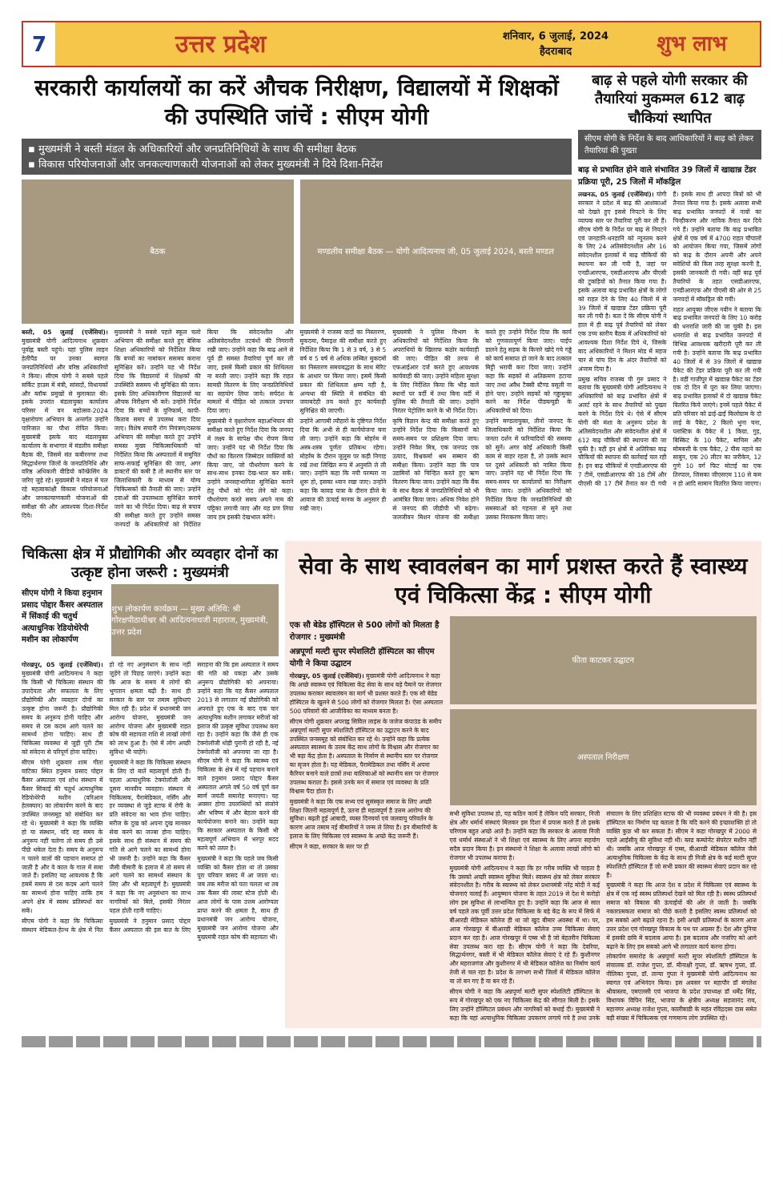7
उत्तर प्रदेश
शनिवार, 6 जुलाई, 2024
हैदराबाद
शुभ लाभ
सरकारी कार्यालयों का करें औचक निरीक्षण, विद्यालयों में शिक्षकों की उपस्थिति जांचें : सीएम योगी
▪ मुख्यमंत्री ने बस्ती मंडल के अधिकारियों और जनप्रतिनिधियों के साथ की समीक्षा बैठक
▪ विकास परियोजनाओं और जनकल्याणकारी योजनाओं को लेकर मुख्यमंत्री ने दिये दिशा-निर्देश
बैठक मण्डलीय समीक्षा बैठक — योगी आदित्यनाथ जी, 05 जुलाई 2024, बस्ती मण्डल
बस्ती, 05 जुलाई (एजेंसियां)। मुख्यमंत्री योगी आदित्यनाथ शुक्रवार पूर्वाह्न बस्ती पहुंचे। यहां पुलिस लाइन हेलीपैड पर उनका स्वागत जनप्रतिनिधियों और वरिष्ठ अधिकारियों ने किया। सीएम योगी ने सबसे पहले सर्किट हाउस में मंत्री, सांसदों, विधायकों और ब्लॉक प्रमुखों से मुलाकात की। इसके उपरांत मंडलायुक्त कार्यालय परिसर में वन महोत्सव-2024 वृक्षारोपण अभियान के अन्तर्गत उन्होंने पारिजात का पौधा रोपित किया। मुख्यमंत्री इसके बाद मंडलायुक्त कार्यालय के सभागार में मंडलीय समीक्षा बैठक की, जिसमें संत कबीरनगर तथा सिद्धार्थनगर जिलों के जनप्रतिनिधि और वरिष्ठ अधिकारी वीडियो कॉन्फ्रेंसिंग के जरिए जुड़े रहे। मुख्यमंत्री ने मंडल में चल रहे महत्वाकांक्षी विकास परियोजनाओं और जनकल्याणकारी योजनाओं की समीक्षा की और आवश्यक दिशा-निर्देश दिये।
मुख्यमंत्री ने सबसे पहले स्कूल चलो अभियान की समीक्षा करते हुए बेसिक शिक्षा अधिकारियों को निर्देशित किया कि बच्चों का नामांकन ससमय कराना सुनिश्चित करें। उन्होंने यह भी निर्देश दिया कि विद्यालयों में शिक्षकों की उपस्थिति ससमय भी सुनिश्चित की जाय। इसके लिए अधिकारीगण विद्यालयों का औचक निरीक्षण भी करें। उन्होंने निर्देश दिया कि बच्चों के यूनिफार्म, कापी-किताब समय से उपलब्ध करा दिया जाए। विशेष संचारी रोग नियंत्रण/दस्तक अभियान की समीक्षा करते हुए उन्होंने समस्त मुख्य चिकित्साधिकारी को निर्देशित किया कि अस्पतालों में समुचित साफ-सफाई सुनिश्चित की जाए, अगर डाक्टरों की कमी है तो स्थानीय स्तर पर जिलाधिकारी के माध्यम से योग्य चिकित्सकों की तैनाती की जाए। उन्होंने दवाओं की उपलब्धता सुनिश्चित कराये जाने का भी निर्देश दिया। बाढ़ से बचाव की समीक्षा करते हुए उन्होंने समस्त जनपदों के अधिकारियों को निर्देशित किया कि संवेदनशील और अतिसंवेदनशील तटबंधों की निगरानी रखी जाए। उन्होंने कहा कि बाढ़ आने से पूर्व ही समस्त तैयारियां पूर्ण कर ली जाए, इसमें किसी प्रकार की शिथिलता ना बरती जाए। उन्होंने कहा कि राहत सामग्री वितरण के लिए जनप्रतिनिधियों का सहयोग लिया जाये। सर्पदंश के मामलों में पीड़ित को तत्काल उपचार दिया जाए।
मुख्यमंत्री ने वृक्षारोपण महाअभियान की समीक्षा करते हुए निर्देश दिया कि जनपद में लक्ष्य के सापेक्ष पौध रोपण किया जाए। उन्होंने यह भी निर्देश दिया कि पौधों का वितरण जिम्मेदार व्यक्तियों को किया जाए, जो पौधरोपण करने के साथ-साथ इनका देख-भाल कर सकें। उन्होंने जनसहभागिता सुनिश्चित कराने हेतु पौधों को गोद लेने को कहा। पौधरोपण करते समय अपने नाम की पट्टिका लगायी जाए और यह प्रण लिया जाय हम इसकी देखभाल करेंगे।
मुख्यमंत्री ने राजस्व वादों का निस्तारण, मुकदमा, पैमाइश की समीक्षा करते हुए निर्देशित किया कि 1 से 3 वर्ष, 3 से 5 वर्ष व 5 वर्ष से अधिक लम्बित मुकदमों का निस्तारण समयबद्धता के साथ मेरिट के आधार पर किया जाए। इसमें किसी प्रकार की शिथिलता क्षम्य नही है, अन्यथा की स्थिति में संबंधित की जवाबदेही तय करते हुए कार्यवाही सुनिश्चित की जाएगी।
उन्होंने आगामी त्यौहारों के दृष्टिगत निर्देश दिया कि अभी से ही कार्ययोजना बना ली जाए। उन्होंने कहा कि मोहर्रम में अस्त्र-शस्त्र पूर्णतः प्रतिबन्ध रहेगा। मोहर्रम के दौरान जूलुस पर कड़ी निगाह रखें तथा लिखित रूप में अनुमति ले ली जाए। उन्होंने कहा कि नयी परम्परा ना शुरू हो, इसका ध्यान रखा जाए। उन्होंने कहा कि कावड़ यात्रा के दौरान डीजे के आवाज की ऊंचाई मानक के अनुसार ही रखी जाए।
मुख्यमंत्री ने पुलिस विभाग के अधिकारियों को निर्देशित किया कि अपराधियों के खिलाफ कठोर कार्यवाही की जाए। पीड़ित की तरफ से एफआईआर दर्ज करते हुए आवश्यक कार्यवाही की जाए। उन्होंने महिला सुरक्षा के लिए निर्देशित किया कि भीड़ वाले स्थानों पर वर्दी में तथा बिना वर्दी में पुलिस की तैनाती की जाए। उन्होंने निरंतर पेट्रोलिंग करने के भी निर्देश दिए।
कृषि विज्ञान केन्द्र की समीक्षा करते हुए उन्होंने निर्देश दिया कि किसानों को समय-समय पर प्रशिक्षण दिया जाय। उन्होंने निवेश मित्र, एक जनपद एक उत्पाद, विश्वकर्मा श्रम सम्मान की समीक्षा किया। उन्होंने कहा कि पात्र उद्यमियों को चिन्हित करते हुए ऋण वितरण किया जाय। उन्होंने कहा कि बैंक के साथ बैठक में जनप्रतिनिधियों को भी आमंत्रित किया जाय। अधिक निवेश होने से जनपद की जीडीपी भी बढ़ेगा। जलजीवन मिशन योजना की समीक्षा करते हुए उन्होंने निर्देश दिया कि कार्य को गुणवत्तापूर्ण किया जाए। पाईप डालने हेतु सड़क के किनारे खोदे गये गड्ढे को कार्य समाप्त हो जाने के बाद तत्काल मिट्टी भरायी करा दिया जाए। उन्होंने कहा कि सड़कों से अतिक्रमण हटाया जाए तथा अवैध टैक्सी स्टैण्ड वसूली ना होने पाए। उन्होंने सड़कों को गड्ढामुक्त करने का निर्देश पीडब्ल्यूडी के अधिकारियों को दिया।
उन्होंने मण्डलायुक्त, तीनों जनपद के जिलाधिकारी को निर्देशित किया कि जनता दर्शन में फरियादियों की समस्या को सुनें। अगर कोई अधिकारी किसी काम से बाहर रहता है, तो उसके स्थान पर दूसरे अधिकारी को नामित किया जाए। उन्होंने यह भी निर्देश दिया कि समय-समय पर कार्यालयों का निरीक्षण किया जाय। उन्होंने अधिकारियों को निर्देशित किया कि जनप्रतिनिधियों की समस्याओं को गहनता से सुने तथा उसका निराकरण किया जाए।
बाढ़ से पहले योगी सरकार की तैयारियां मुकम्मल 612 बाढ़ चौकियां स्थापित
सीएम योगी के निर्देश के बाद आधिकारियों ने बाढ़ को लेकर तैयारियां की पुख्ता
बाढ़ से प्रभावित होने वाले संभावित 39 जिलों में खाद्यान्न टेंडर प्रक्रिया पूरी, 25 जिलों में मॉकड्रिल
लखनऊ, 05 जुलाई (एजेंसियां)। योगी सरकार ने प्रदेश में बाढ़ की आशंकाओं को देखते हुए इससे निपटने के लिए व्यापक स्तर पर तैयारियां पूरी कर ली हैं। सीएम योगी के निर्देश पर बाढ़ से निपटने एवं जनहानि-धनहानि को न्यूनतम करने के लिए 24 अतिसंवेदनशील और 16 संवेदनशील इलाकों में बाढ़ चौकियों की स्थापना कर ली गयी है, जहां पर एनडीआरएफ, एसडीआरएफ और पीएसी की टुकड़ियों को तैनात किया गया है। इसके अलावा बाढ़ प्रभावित क्षेत्रों के लोगों को राहत देने के लिए 40 जिलों में से 39 जिलों में खाद्यान्न टेंडर प्रक्रिया पूरी कर ली गयी है। बता दें कि सीएम योगी ने हाल में ही बाढ़ पूर्व तैयारियों को लेकर एक उच्च स्तरीय बैठक में अधिकारियों को आवश्यक दिशा निर्देश दिये थे, जिसके बाद अधिकारियों ने मिशन मोड में महज चार से पांच दिन के अंदर तैयारियों को अंजाम दिया है।
प्रमुख सचिव राजस्व पी गुरु प्रसाद ने बताया कि मुख्यमंत्री योगी आदित्यनाथ ने अधिकारियों को बाढ़ प्रभावित क्षेत्रों में अलर्ट रहने के साथ तैयारियों को पुख्ता करने के निर्देश दिये थे। ऐसे में सीएम योगी की मंशा के अनुरूप प्रदेश के अतिसंवेदनशील और संवेदनशील क्षेत्रों में 612 बाढ़ चौकियों की स्थापना की जा चुकी है। वहीं इन क्षेत्रों में अतिरिक्त बाढ़ चौकियों की स्थापना की कार्रवाई चल रही है। इन बाढ़ चौकियों में एनडीआरएफ की 7 टीमें, एसडीआरएफ की 18 टीमें और पीएसी की 17 टीमें तैनात कर दी गयी हैं। इसके साथ ही आपदा मित्रों को भी तैनात किया गया है। इसके अलावा सभी बाढ़ प्रभावित जनपदों में नावों का चिन्हीकरण और नाविक तैनात कर दिये गये हैं। उन्होंने बताया कि बाढ़ प्रभावित क्षेत्रों में एक वर्ष में 4700 राहत चौपालों को आयोजन किया गया, जिसमें लोगों को बाढ़ के दौरान अपनी और अपने मवेशियों की किस तरह सुरक्षा करनी है, इसकी जानकारी दी गयी। वहीं बाढ़ पूर्व तैयारियों के तहत एसडीआरएफ, एनडीआरएफ और पीएसी की ओर से 25 जनपदों में मॉकड्रिल की गयी।
राहत आयुक्त जीएस नवीन ने बताया कि बाढ़ प्रभावित जनपदों के लिए 10 करोड़ की धनराशि जारी की जा चुकी है। इस धनराशि से बाढ़ प्रभावित जनपदों में विभिन्न आवश्यक खरीदारी पूरी कर ली गयी है। उन्होंने बताया कि बाढ़ प्रभावित 40 जिलों में से 39 जिलों में खाद्यान्न पैकेट की टेंडर प्रक्रिया पूरी कर ली गयी है। वहीं गाजीपुर में खाद्यान्न पैकेट का टेंडर एक दो दिन में पूरा कर लिया जाएगा। बाढ़ प्रभावित इलाकों में दो खाद्यान्न पैकेट वितरित किये जाएंगे। इनमें पहले पैकेट में प्रति परिवार को ढाई-ढाई किलोग्राम के दो लाई के पैकेट, 2 किलो भुना चना, प्लास्टिक के पैकेट में 1 किग्रा. गुड़, बिस्किट के 10 पैकेट, माचिस और मोमबत्ती के एक पैकेट, 2 पीस नहाने का साबुन, एक 20 लीटर का जरीकेन, 12 गुणे 10 वर्ग फिट मोटाई का एक तिरपाल, जिसका जीएसएम 110 से कम न हो आदि सामान वितरित किया जाएगा।
चिकित्सा क्षेत्र में प्रौद्योगिकी और व्यवहार दोनों का उत्कृष्ट होना जरूरी : मुख्यमंत्री
सीएम योगी ने किया हनुमान प्रसाद पोद्दार कैंसर अस्पताल में सिंकाई की चतुर्थ अत्याधुनिक रेडियोथेरेपी मशीन का लोकार्पण
शुभ लोकार्पण कार्यक्रम — मुख्य अतिथि: श्री गोरक्षपीठाधीश्वर श्री आदित्यनाथजी महाराज, मुख्यमंत्री, उत्तर प्रदेश
गोरखपुर, 05 जुलाई (एजेंसियां)। मुख्यमंत्री योगी आदित्यनाथ ने कहा कि किसी भी चिकित्सा संस्थान की उपादेयता और सफलता के लिए प्रौद्योगिकी और व्यवहार दोनों का उत्कृष्ट होना जरूरी है। प्रौद्योगिकी समय के अनुरूप होनी चाहिए और समय से दस कदम आगे चलने का सामर्थ्य होना चाहिए। साथ ही चिकित्सा व्यवस्था से जुड़ी पूरी टीम को संवेदना से परिपूर्ण होना चाहिए।
सीएम योगी शुक्रवार शाम गीता वाटिका स्थित हनुमान प्रसाद पोद्दार कैंसर अस्पताल एवं शोध संस्थान में कैंसर सिंकाई की चतुर्थ अत्याधुनिक रेडियोथेरेपी मशीन (वरिआन हेलक्यान) का लोकार्पण करने के बाद उपस्थित जनसमूह को संबोधित कर रहे थे। मुख्यमंत्री ने कहा कि व्यक्ति हो या संस्थान, यदि वह समय के अनुरूप नहीं चलेगा तो समय ही उसे पीछे धकेल देता है। समय के अनुरूप न चलने वालों की पहचान समाप्त हो जाती है और वे काल के गाल में समा जाते हैं। इसलिए यह आवश्यक है कि हममें समय से दस कदम आगे चलने का सामर्थ्य होना चाहिए ताकि हम अपने क्षेत्र में स्वस्थ प्रतिस्पर्धा कर सकें।
सीएम योगी ने कहा कि चिकित्सा संस्थान मेडिकल-हेल्थ के क्षेत्र में नित हो रहे नए अनुसंधान के साथ नहीं जुड़ेंगे तो पिछड़ जाएंगे। उन्होंने कहा कि आज के समय मे लोगों की भुगतान क्षमता बढ़ी है। साथ ही सरकार के स्तर पर तमाम सुविधाएं मिल रही हैं। प्रदेश में प्रधानमंत्री जन आरोग्य योजना, मुख्यमंत्री जन आरोग्य योजना और मुख्यमंत्री राहत कोष की सहायता राशि से लाखों लोगों को लाभ हुआ है। ऐसे में लोग अच्छी सुविधा भी चाहेंगे।
मुख्यमंत्री ने कहा कि चिकित्सा संस्थान के लिए दो बातें महत्वपूर्ण होती हैं। पहला अत्याधुनिक टेक्नोलॉजी और दूसरा मानवीय व्यवहार। संस्थान में चिकित्सक, पैरामेडिकल, नर्सिंग और हर व्यवस्था से जुड़े स्टाफ में रोगी के प्रति संवेदना का भाव होना चाहिए। मरीज के दुख को अपना दुख मानकर सेवा करने का जज्बा होना चाहिए। इसके साथ ही संस्थान में समय की गति से आगे चलने का सामर्थ्य होना भी जरूरी है। उन्होंने कहा कि कैंसर जैसी बीमारी के इलाज में तो समय से आगे चलने का सामर्थ्य संस्थान के लिए और भी महत्वपूर्ण है। मुख्यमंत्री ने कहा कि नए अनुसंधान का लाभ नागरिकों को मिले, इसकी निरंतर पहल होती रहनी चाहिए।
मुख्यमंत्री ने हनुमान प्रसाद पोद्दार कैंसर अस्पताल की इस बात के लिए सराहना की कि इस अस्पताल ने समय की गति को पकड़ा और उसके अनुरूप प्रौद्योगिकी को अपनाया। उन्होंने कहा कि यह कैंसर अस्पताल 2013 से लगातार नई प्रौद्योगिकी को अपनाते हुए एक के बाद एक चार अत्याधुनिक मशीन लगाकर मरीजों को इलाज की उत्कृष्ट सुविधा उपलब्ध करा रहा है। उन्होंने कहा कि जैसे ही एक टेक्नोलॉजी थोड़ी पुरानी हो रही है, नई टेक्नोलॉजी को अपनाया जा रहा है। सीएम योगी ने कहा कि स्वास्थ्य एवं चिकित्सा के क्षेत्र में नई पहचान बनाने वाले हनुमान प्रसाद पोद्दार कैंसर अस्पताल अगले वर्ष 50 वर्ष पूर्ण कर स्वर्ण जयंती समारोह मनाएगा। यह अवसर होगा उपलब्धियों को संजोने और भविष्य में और बेहतर करने की कार्ययोजना बनाने का। उन्होंने कहा कि सरकार अस्पताल के किसी भी महत्वपूर्ण अभियान में भरपूर मदद करने को तत्पर है।
मुख्यमंत्री ने कहा कि पहले जब किसी व्यक्ति को कैंसर होता था तो उसका पूरा परिवार त्रासद में आ जाता था। जब तक मरीज को पता चलता था तब तक कैंसर की लास्ट स्टेज होती थी। आज लोगों के पास उत्तम आरोग्यता प्राप्त करने की क्षमता है, साथ ही प्रधानमंत्री जन आरोग्य योजना, मुख्यमंत्री जन आरोग्य योजना और मुख्यमंत्री राहत कोष की सहायता भी।
सेवा के साथ स्वावलंबन का मार्ग प्रशस्त करते हैं स्वास्थ्य एवं चिकित्सा केंद्र : सीएम योगी
एक सौ बेडेड हॉस्पिटल से 500 लोगों को मिलता है रोजगार : मुख्यमंत्री
अन्नपूर्णा मल्टी सुपर स्पेशलिटी हॉस्पिटल का सीएम योगी ने किया उद्घाटन
गोरखपुर, 05 जुलाई (एजेंसियां)। मुख्यमंत्री योगी आदित्यनाथ ने कहा कि अच्छे स्वास्थ्य एवं चिकित्सा केंद्र सेवा के साथ बड़े पैमाने पर रोजगार उपलब्ध कराकर स्वावलंबन का मार्ग भी प्रशस्त करते हैं। एक सौ बेडेड हॉस्पिटल के खुलने से 500 लोगों को रोजगार मिलता है। ऐसा अस्पताल 500 परिवारों की आजीविका का माध्यम बनता है।
सीएम योगी शुक्रवार अपराह्न सिविल लाइंस के जजेज कंपाउंड के समीप अन्नपूर्णा मल्टी सुपर स्पेशलिटी हॉस्पिटल का उद्घाटन करने के बाद उपस्थित जनसमूह को संबोधित कर रहे थे। उन्होंने कहा कि प्रत्येक अस्पताल स्वास्थ्य के उत्तम केंद्र साथ लोगों के विश्वास और रोजगार का भी बड़ा केंद्र होता है। अस्पताल के निर्माण से स्थानीय स्तर पर रोजगार का सृजन होता है। यह मेडिकल, पैरामेडिकल तथा नर्सिंग में अपना कैरियर बनाने वाले छात्रों तथा बालिकाओं को स्थानीय स्तर पर रोजगार उपलब्ध कराता है। इससे उनके मन में समाज एवं व्यवस्था के प्रति विश्वास पैदा होता है।
मुख्यमंत्री ने कहा कि एक सभ्य एवं सुसंस्कृत समाज के लिए अच्छी शिक्षा जितनी महत्वपूर्ण है, उतना ही महत्वपूर्ण है उत्तम आरोग्य की सुविधा। बढ़ती हुई आबादी, व्यस्त दिनचर्या एवं जलवायु परिवर्तन के कारण आज तमाम नई बीमारियों ने जन्म ले लिया है। इन बीमारियों के इलाज के लिए चिकित्सा एवं स्वास्थ्य के अच्छे केंद्र जरूरी हैं।
सीएम ने कहा, सरकार के स्तर पर ही
फीता काटकर उद्घाटन
अस्पताल निरीक्षण
सभी सुविधा उपलब्ध हो, यह कठिन कार्य है लेकिन यदि सरकार, निजी क्षेत्र और धर्मार्थ संस्थाएं मिलकर इस दिशा में प्रयास करते हैं तो इसके परिणाम बहुत अच्छे आते है। उन्होंने कहा कि सरकार के अलावा निजी एवं धर्मार्थ संस्थाओं ने भी शिक्षा एवं स्वास्थ्य के लिए अपना सहयोग सदैव प्रदान किया है। इन संस्थानो ने शिक्षा के अलावा लाखों लोंगो को रोजगार भी उपलब्ध कराया है।
मुख्यमंत्री योगी आदित्यनाथ ने कहा कि हर गरीब व्यक्ति भी चाहता है कि उसको अच्छी स्वास्थ्य सुविधा मिले। स्वास्थ्य क्षेत्र को लेकर सरकार संवेदनशील है। गरीब के स्वास्थ्य को लेकर प्रधानमंत्री नरेंद्र मोदी ने कई योजनाएं चलाई हैं। आयुष्मान योजना के तहत 2019 से देश मे करोड़ो लोग इस सुविधा से लाभान्वित हुए है। उन्होंने कहा कि आज से सात वर्ष पहले तक पूर्वी उत्तर प्रदेश चिकित्सा के बड़े केंद्र के रूप में सिर्फ में बीआरडी मेडिकल कॉलेज ही था जो खुद बीमार अवस्था में था। पर, आज गोरखपुर में बीआरडी मेडिकल कॉलेज उच्च चिकित्सा सेवाएं प्रदान कर रहा है। आज गोरखपुर में एम्स भी है जो बेहतरीन चिकित्सा सेवा उपलब्ध करा रहा है। सीएम योगी ने कहा कि देवरिया, सिद्धार्थनगर, बस्ती में भी मेडिकल कॉलेज सेवाएं दे रहे हैं। कुशीनगर और महराजगंज और कुशीनगर में भी मेडिकल कॉलेज का निर्माण कार्य तेजी से चल रहा है। प्रदेश के लगभग सभी जिलों में मेडिकल कॉलेज या तो बन गए हैं या बन रहे हैं।
सीएम योगी ने कहा कि अन्नपूर्णा मल्टी सुपर स्पेशलिटी हॉस्पिटल के रूप में गोरखपुर को एक नए चिकित्सा केंद्र की सौगात मिली है। इसके लिए उन्होंने हॉस्पिटल प्रबंधन और नागरिकों को बधाई दी। मुख्यमंत्री ने कहा कि यहां अत्याधुनिक चिकित्सा उपकरण लगाये गये है तथा उनके संचालन के लिए प्रशिक्षित स्टाफ की भी व्यवस्था प्रबंधन ने की है। इस हॉस्पिटल का निर्माण यह बताता है कि यदि करने की इच्छाशक्ति हो तो व्यक्ति कुछ भी कर सकता है। सीएम ने कहा गोरखपुर में 2000 से पहले आईसीयू की सुविधा नही थी। ब्लड कम्पोनेंट सेपरेटर मशीन नहीं थी। जबकि आज गोरखपुर में एम्स, बीआरडी मेडिकल कॉलेज जैसे अत्याधुनिक चिकित्सा के केंद्र के साथ ही निजी क्षेत्र के कई मल्टी सुपर स्पेशलिटी हॉस्पिटल हैं जो सभी प्रकार की स्वास्थ्य सेवाएं प्रदान कर रहे हैं।
मुख्यमंत्री ने कहा कि आज देश व प्रदेश में चिकित्सा एवं स्वास्थ्य के क्षेत्र में एक नई स्वस्थ प्रतिस्पर्धा देखने को मिल रही है। स्वस्थ प्रतिस्पर्धा समाज को विकास की ऊंचाईयों की ओर ले जाती है। जबकि नकारात्मकता समाज को पीछे करती है इसलिए स्वस्थ प्रतिस्पर्धा को हम सबको आगे बढ़ाते रहना है। इसी अच्छी प्रतिस्पर्धा के कारण आज उत्तर प्रदेश एवं गोरखपुर विकास के पथ पर अग्रसर हैं। देश और दुनिया में इसकी छवि में बदलाव आया है। इस बदलाव और नजरिए को आगे बढ़ाने के लिए हम सबको आगे भी लगातार कार्य करना होगा।
लोकार्पण समारोह के अन्नपूर्णा मल्टी सुपर स्पेशलिटी हॉस्पिटल के संचालक डॉ. राजेश गुप्ता, डॉ. मीनाक्षी गुप्ता, डॉ. ऋषभ गुप्ता, डॉ. नीलिका गुप्ता, डॉ. तान्या गुप्ता ने मुख्यमंत्री योगी आदित्यनाथ का स्वागत एवं अभिनंदन किया। इस अवसर पर महापौर डॉ मंगलेश श्रीवास्तव, एमएलसी एवं भाजपा के प्रदेश उपाध्यक्ष डॉ धर्मेंद्र सिंह, विधायक विपिन सिंह, भाजपा के क्षेत्रीय अध्यक्ष सहजानंद राय, महानगर अध्यक्ष राजेश गुप्ता, कालीबाडी के महंत रविंद्रदास दास समेत बड़ी संख्या में चिकित्सक एवं गणमान्य लोग उपस्थित रहे।